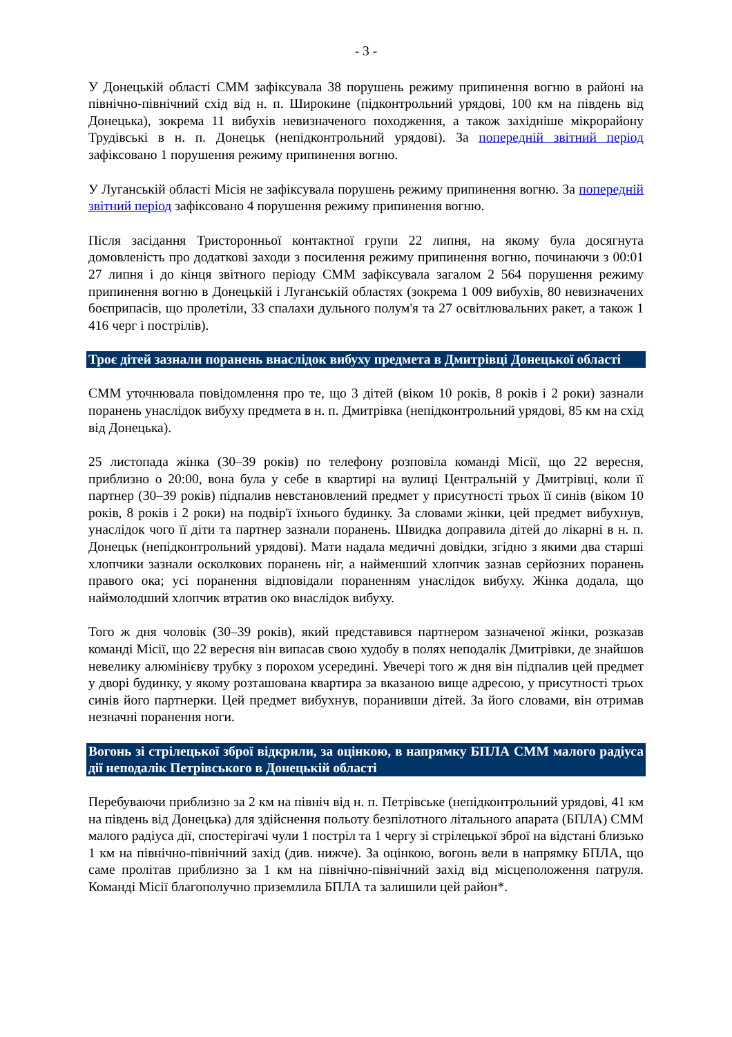- 3 -
У Донецькій області СММ зафіксувала 38 порушень режиму припинення вогню в районі на північно-північний схід від н. п. Широкине (підконтрольний урядові, 100 км на південь від Донецька), зокрема 11 вибухів невизначеного походження, а також західніше мікрорайону Трудівські в н. п. Донецьк (непідконтрольний урядові). За попередній звітний період зафіксовано 1 порушення режиму припинення вогню.
У Луганській області Місія не зафіксувала порушень режиму припинення вогню. За попередній звітний період зафіксовано 4 порушення режиму припинення вогню.
Після засідання Тристоронньої контактної групи 22 липня, на якому була досягнута домовленість про додаткові заходи з посилення режиму припинення вогню, починаючи з 00:01 27 липня і до кінця звітного періоду СММ зафіксувала загалом 2 564 порушення режиму припинення вогню в Донецькій і Луганській областях (зокрема 1 009 вибухів, 80 невизначених боєприпасів, що пролетіли, 33 спалахи дульного полум'я та 27 освітлювальних ракет, а також 1 416 черг і пострілів).
Троє дітей зазнали поранень внаслідок вибуху предмета в Дмитрівці Донецької області
СММ уточнювала повідомлення про те, що 3 дітей (віком 10 років, 8 років і 2 роки) зазнали поранень унаслідок вибуху предмета в н. п. Дмитрівка (непідконтрольний урядові, 85 км на схід від Донецька).
25 листопада жінка (30–39 років) по телефону розповіла команді Місії, що 22 вересня, приблизно о 20:00, вона була у себе в квартирі на вулиці Центральній у Дмитрівці, коли її партнер (30–39 років) підпалив невстановлений предмет у присутності трьох її синів (віком 10 років, 8 років і 2 роки) на подвір'ї їхнього будинку. За словами жінки, цей предмет вибухнув, унаслідок чого її діти та партнер зазнали поранень. Швидка доправила дітей до лікарні в н. п. Донецьк (непідконтрольний урядові). Мати надала медичні довідки, згідно з якими два старші хлопчики зазнали осколкових поранень ніг, а найменший хлопчик зазнав серйозних поранень правого ока; усі поранення відповідали пораненням унаслідок вибуху. Жінка додала, що наймолодший хлопчик втратив око внаслідок вибуху.
Того ж дня чоловік (30–39 років), який представився партнером зазначеної жінки, розказав команді Місії, що 22 вересня він випасав свою худобу в полях неподалік Дмитрівки, де знайшов невелику алюмінієву трубку з порохом усередині. Увечері того ж дня він підпалив цей предмет у дворі будинку, у якому розташована квартира за вказаною вище адресою, у присутності трьох синів його партнерки. Цей предмет вибухнув, поранивши дітей. За його словами, він отримав незначні поранення ноги.
Вогонь зі стрілецької зброї відкрили, за оцінкою, в напрямку БПЛА СММ малого радіуса дії неподалік Петрівського в Донецькій області
Перебуваючи приблизно за 2 км на північ від н. п. Петрівське (непідконтрольний урядові, 41 км на південь від Донецька) для здійснення польоту безпілотного літального апарата (БПЛА) СММ малого радіуса дії, спостерігачі чули 1 постріл та 1 чергу зі стрілецької зброї на відстані близько 1 км на північно-північний захід (див. нижче). За оцінкою, вогонь вели в напрямку БПЛА, що саме пролітав приблизно за 1 км на північно-північний захід від місцеположення патруля. Команді Місії благополучно приземлила БПЛА та залишили цей район*.